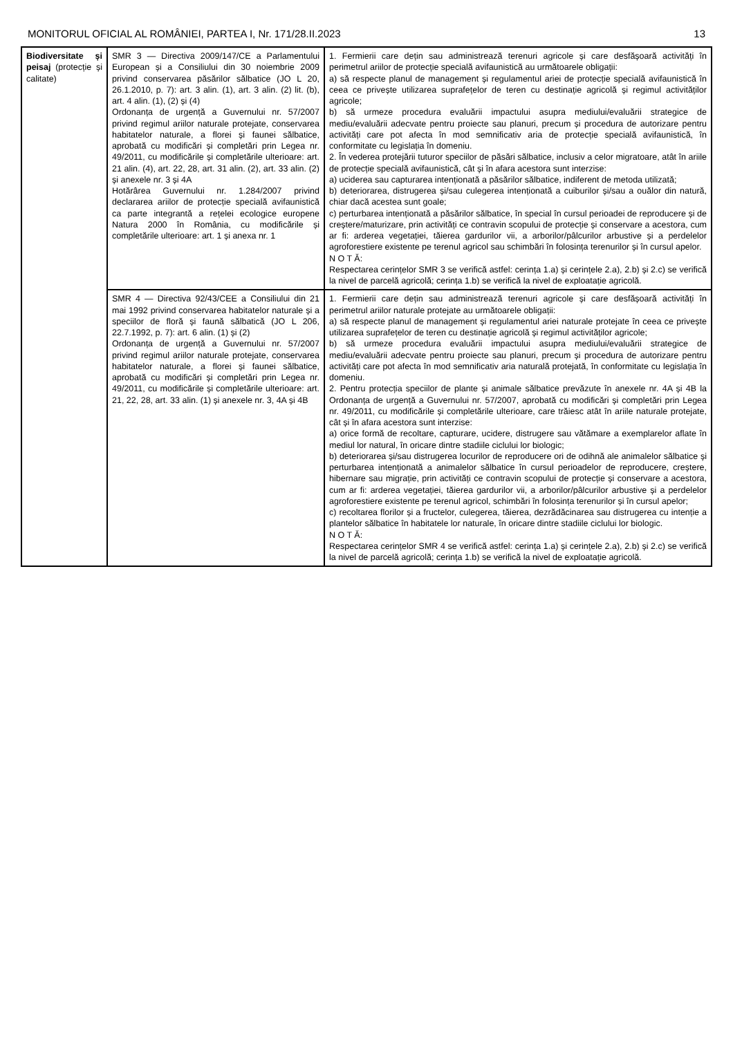MONITORUL OFICIAL AL ROMÂNIEI, PARTEA I, Nr. 171/28.II.2023 13
| Biodiversitate și peisaj (protecție și calitate) | SMR 3 — Directiva 2009/147/CE a Parlamentului European și a Consiliului din 30 noiembrie 2009 privind conservarea păsărilor sălbatice (JO L 20, 26.1.2010, p. 7): art. 3 alin. (1), art. 3 alin. (2) lit. (b), art. 4 alin. (1), (2) și (4) Ordonanța de urgență a Guvernului nr. 57/2007 privind regimul ariilor naturale protejate, conservarea habitatelor naturale, a florei și faunei sălbatice, aprobată cu modificări și completări prin Legea nr. 49/2011, cu modificările și completările ulterioare: art. 21 alin. (4), art. 22, 28, art. 31 alin. (2), art. 33 alin. (2) și anexele nr. 3 și 4A Hotărârea Guvernului nr. 1.284/2007 privind declararea ariilor de protecție specială avifaunistică ca parte integrantă a rețelei ecologice europene Natura 2000 în România, cu modificările și completările ulterioare: art. 1 și anexa nr. 1 | 1. Fermierii care dețin sau administrează terenuri agricole și care desfășoară activități în perimetrul ariilor de protecție specială avifaunistică au următoarele obligații: a) să respecte planul de management și regulamentul ariei de protecție specială avifaunistică în ceea ce privește utilizarea suprafețelor de teren cu destinație agricolă și regimul activităților agricole; b) să urmeze procedura evaluării impactului asupra mediului/evaluării strategice de mediu/evaluării adecvate pentru proiecte sau planuri, precum și procedura de autorizare pentru activități care pot afecta în mod semnificativ aria de protecție specială avifaunistică, în conformitate cu legislația în domeniu. 2. În vederea protejării tuturor speciilor de păsări sălbatice, inclusiv a celor migratoare, atât în ariile de protecție specială avifaunistică, cât și în afara acestora sunt interzise: a) uciderea sau capturarea intenționată a păsărilor sălbatice, indiferent de metoda utilizată; b) deteriorarea, distrugerea și/sau culegerea intenționată a cuiburilor și/sau a ouălor din natură, chiar dacă acestea sunt goale; c) perturbarea intenționată a păsărilor sălbatice, în special în cursul perioadei de reproducere și de creștere/maturizare, prin activități ce contravin scopului de protecție și conservare a acestora, cum ar fi: arderea vegetației, tăierea gardurilor vii, a arborilor/pâlcurilor arbustive și a perdelelor agroforestiere existente pe terenul agricol sau schimbări în folosința terenurilor și în cursul apelor. N O T Ă: Respectarea cerințelor SMR 3 se verifică astfel: cerința 1.a) și cerințele 2.a), 2.b) și 2.c) se verifică la nivel de parcelă agricolă; cerința 1.b) se verifică la nivel de exploatație agricolă. |
| | SMR 4 — Directiva 92/43/CEE a Consiliului din 21 mai 1992 privind conservarea habitatelor naturale și a speciilor de floră și faună sălbatică (JO L 206, 22.7.1992, p. 7): art. 6 alin. (1) și (2) Ordonanța de urgență a Guvernului nr. 57/2007 privind regimul ariilor naturale protejate, conservarea habitatelor naturale, a florei și faunei sălbatice, aprobată cu modificări și completări prin Legea nr. 49/2011, cu modificările și completările ulterioare: art. 21, 22, 28, art. 33 alin. (1) și anexele nr. 3, 4A și 4B | 1. Fermierii care dețin sau administrează terenuri agricole și care desfășoară activități în perimetrul ariilor naturale protejate au următoarele obligații: a) să respecte planul de management și regulamentul ariei naturale protejate în ceea ce privește utilizarea suprafețelor de teren cu destinație agricolă și regimul activităților agricole; b) să urmeze procedura evaluării impactului asupra mediului/evaluării strategice de mediu/evaluării adecvate pentru proiecte sau planuri, precum și procedura de autorizare pentru activități care pot afecta în mod semnificativ aria naturală protejată, în conformitate cu legislația în domeniu. 2. Pentru protecția speciilor de plante și animale sălbatice prevăzute în anexele nr. 4A și 4B la Ordonanța de urgență a Guvernului nr. 57/2007, aprobată cu modificări și completări prin Legea nr. 49/2011, cu modificările și completările ulterioare, care trăiesc atât în ariile naturale protejate, cât și în afara acestora sunt interzise: a) orice formă de recoltare, capturare, ucidere, distrugere sau vătămare a exemplarelor aflate în mediul lor natural, în oricare dintre stadiile ciclului lor biologic; b) deteriorarea și/sau distrugerea locurilor de reproducere ori de odihnă ale animalelor sălbatice și perturbarea intenționată a animalelor sălbatice în cursul perioadelor de reproducere, creștere, hibernare sau migrație, prin activități ce contravin scopului de protecție și conservare a acestora, cum ar fi: arderea vegetației, tăierea gardurilor vii, a arborilor/pâlcurilor arbustive și a perdelelor agroforestiere existente pe terenul agricol, schimbări în folosința terenurilor și în cursul apelor; c) recoltarea florilor și a fructelor, culegerea, tăierea, dezrădăcinarea sau distrugerea cu intenție a plantelor sălbatice în habitatele lor naturale, în oricare dintre stadiile ciclului lor biologic. N O T Ă: Respectarea cerințelor SMR 4 se verifică astfel: cerința 1.a) și cerințele 2.a), 2.b) și 2.c) se verifică la nivel de parcelă agricolă; cerința 1.b) se verifică la nivel de exploatație agricolă. |